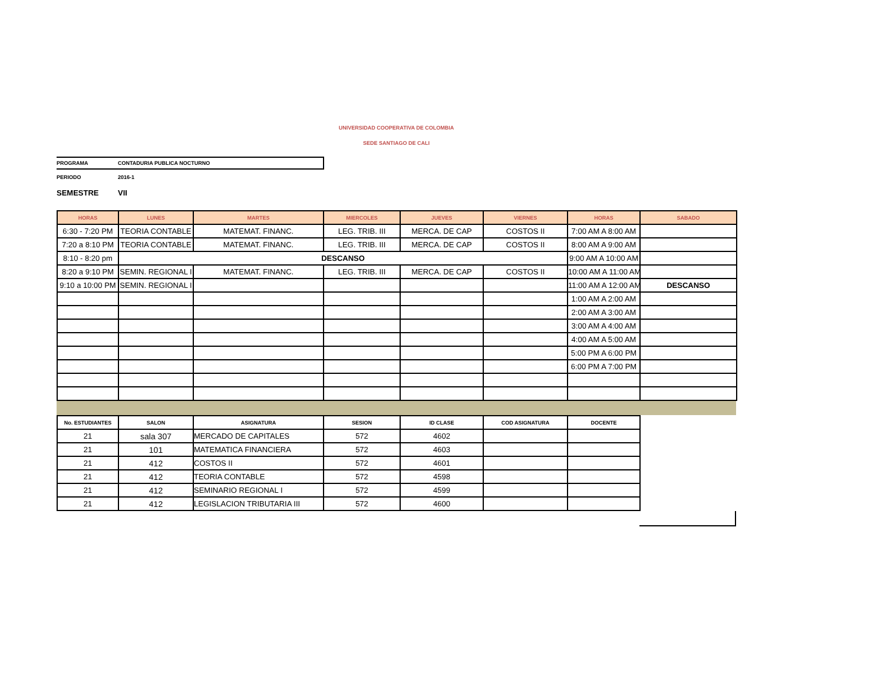UNIVERSIDAD COOPERATIVA DE COLOMBIA
SEDE SANTIAGO DE CALI
PROGRAMA CONTADURIA PUBLICA NOCTURNO
PERIODO 2016-1
SEMESTRE VII
| HORAS | LUNES | MARTES | MIERCOLES | JUEVES | VIERNES | HORAS | SABADO |
| --- | --- | --- | --- | --- | --- | --- | --- |
| 6:30 - 7:20 PM | TEORIA CONTABLE | MATEMAT. FINANC. | LEG. TRIB. III | MERCA. DE CAP | COSTOS II | 7:00 AM A 8:00 AM | |
| 7:20 a 8:10 PM | TEORIA CONTABLE | MATEMAT. FINANC. | LEG. TRIB. III | MERCA. DE CAP | COSTOS II | 8:00 AM A 9:00 AM | |
| 8:10 - 8:20 pm | DESCANSO | | | | | 9:00 AM A 10:00 AM | |
| 8:20 a 9:10 PM | SEMIN. REGIONAL I | MATEMAT. FINANC. | LEG. TRIB. III | MERCA. DE CAP | COSTOS II | 10:00 AM A 11:00 AM | |
| 9:10 a 10:00 PM | SEMIN. REGIONAL I | | | | | 11:00 AM A 12:00 AM | DESCANSO |
| | | | | | | 1:00 AM A 2:00 AM | |
| | | | | | | 2:00 AM A 3:00 AM | |
| | | | | | | 3:00 AM A 4:00 AM | |
| | | | | | | 4:00 AM A 5:00 AM | |
| | | | | | | 5:00 PM A 6:00 PM | |
| | | | | | | 6:00 PM A 7:00 PM | |
| No. ESTUDIANTES | SALON | ASIGNATURA | SESION | ID CLASE | COD ASIGNATURA | DOCENTE |
| --- | --- | --- | --- | --- | --- | --- |
| 21 | sala 307 | MERCADO DE CAPITALES | 572 | 4602 | | |
| 21 | 101 | MATEMATICA FINANCIERA | 572 | 4603 | | |
| 21 | 412 | COSTOS II | 572 | 4601 | | |
| 21 | 412 | TEORIA CONTABLE | 572 | 4598 | | |
| 21 | 412 | SEMINARIO REGIONAL I | 572 | 4599 | | |
| 21 | 412 | LEGISLACION TRIBUTARIA III | 572 | 4600 | | |